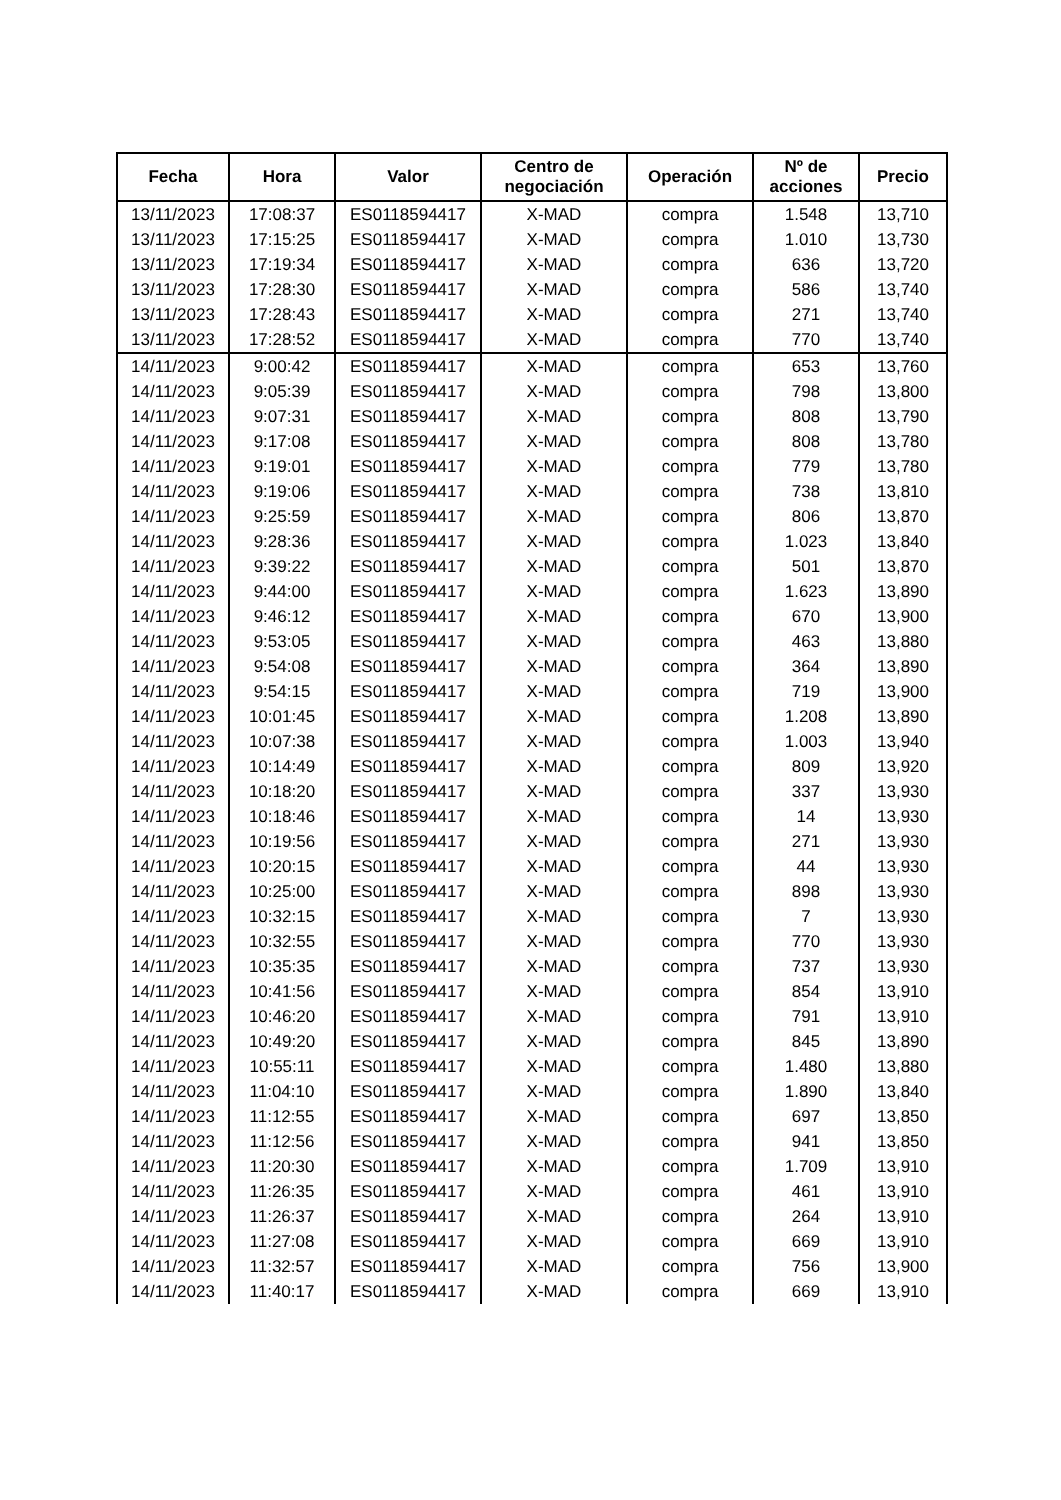| Fecha | Hora | Valor | Centro de negociación | Operación | Nº de acciones | Precio |
| --- | --- | --- | --- | --- | --- | --- |
| 13/11/2023 | 17:08:37 | ES0118594417 | X-MAD | compra | 1.548 | 13,710 |
| 13/11/2023 | 17:15:25 | ES0118594417 | X-MAD | compra | 1.010 | 13,730 |
| 13/11/2023 | 17:19:34 | ES0118594417 | X-MAD | compra | 636 | 13,720 |
| 13/11/2023 | 17:28:30 | ES0118594417 | X-MAD | compra | 586 | 13,740 |
| 13/11/2023 | 17:28:43 | ES0118594417 | X-MAD | compra | 271 | 13,740 |
| 13/11/2023 | 17:28:52 | ES0118594417 | X-MAD | compra | 770 | 13,740 |
| 14/11/2023 | 9:00:42 | ES0118594417 | X-MAD | compra | 653 | 13,760 |
| 14/11/2023 | 9:05:39 | ES0118594417 | X-MAD | compra | 798 | 13,800 |
| 14/11/2023 | 9:07:31 | ES0118594417 | X-MAD | compra | 808 | 13,790 |
| 14/11/2023 | 9:17:08 | ES0118594417 | X-MAD | compra | 808 | 13,780 |
| 14/11/2023 | 9:19:01 | ES0118594417 | X-MAD | compra | 779 | 13,780 |
| 14/11/2023 | 9:19:06 | ES0118594417 | X-MAD | compra | 738 | 13,810 |
| 14/11/2023 | 9:25:59 | ES0118594417 | X-MAD | compra | 806 | 13,870 |
| 14/11/2023 | 9:28:36 | ES0118594417 | X-MAD | compra | 1.023 | 13,840 |
| 14/11/2023 | 9:39:22 | ES0118594417 | X-MAD | compra | 501 | 13,870 |
| 14/11/2023 | 9:44:00 | ES0118594417 | X-MAD | compra | 1.623 | 13,890 |
| 14/11/2023 | 9:46:12 | ES0118594417 | X-MAD | compra | 670 | 13,900 |
| 14/11/2023 | 9:53:05 | ES0118594417 | X-MAD | compra | 463 | 13,880 |
| 14/11/2023 | 9:54:08 | ES0118594417 | X-MAD | compra | 364 | 13,890 |
| 14/11/2023 | 9:54:15 | ES0118594417 | X-MAD | compra | 719 | 13,900 |
| 14/11/2023 | 10:01:45 | ES0118594417 | X-MAD | compra | 1.208 | 13,890 |
| 14/11/2023 | 10:07:38 | ES0118594417 | X-MAD | compra | 1.003 | 13,940 |
| 14/11/2023 | 10:14:49 | ES0118594417 | X-MAD | compra | 809 | 13,920 |
| 14/11/2023 | 10:18:20 | ES0118594417 | X-MAD | compra | 337 | 13,930 |
| 14/11/2023 | 10:18:46 | ES0118594417 | X-MAD | compra | 14 | 13,930 |
| 14/11/2023 | 10:19:56 | ES0118594417 | X-MAD | compra | 271 | 13,930 |
| 14/11/2023 | 10:20:15 | ES0118594417 | X-MAD | compra | 44 | 13,930 |
| 14/11/2023 | 10:25:00 | ES0118594417 | X-MAD | compra | 898 | 13,930 |
| 14/11/2023 | 10:32:15 | ES0118594417 | X-MAD | compra | 7 | 13,930 |
| 14/11/2023 | 10:32:55 | ES0118594417 | X-MAD | compra | 770 | 13,930 |
| 14/11/2023 | 10:35:35 | ES0118594417 | X-MAD | compra | 737 | 13,930 |
| 14/11/2023 | 10:41:56 | ES0118594417 | X-MAD | compra | 854 | 13,910 |
| 14/11/2023 | 10:46:20 | ES0118594417 | X-MAD | compra | 791 | 13,910 |
| 14/11/2023 | 10:49:20 | ES0118594417 | X-MAD | compra | 845 | 13,890 |
| 14/11/2023 | 10:55:11 | ES0118594417 | X-MAD | compra | 1.480 | 13,880 |
| 14/11/2023 | 11:04:10 | ES0118594417 | X-MAD | compra | 1.890 | 13,840 |
| 14/11/2023 | 11:12:55 | ES0118594417 | X-MAD | compra | 697 | 13,850 |
| 14/11/2023 | 11:12:56 | ES0118594417 | X-MAD | compra | 941 | 13,850 |
| 14/11/2023 | 11:20:30 | ES0118594417 | X-MAD | compra | 1.709 | 13,910 |
| 14/11/2023 | 11:26:35 | ES0118594417 | X-MAD | compra | 461 | 13,910 |
| 14/11/2023 | 11:26:37 | ES0118594417 | X-MAD | compra | 264 | 13,910 |
| 14/11/2023 | 11:27:08 | ES0118594417 | X-MAD | compra | 669 | 13,910 |
| 14/11/2023 | 11:32:57 | ES0118594417 | X-MAD | compra | 756 | 13,900 |
| 14/11/2023 | 11:40:17 | ES0118594417 | X-MAD | compra | 669 | 13,910 |